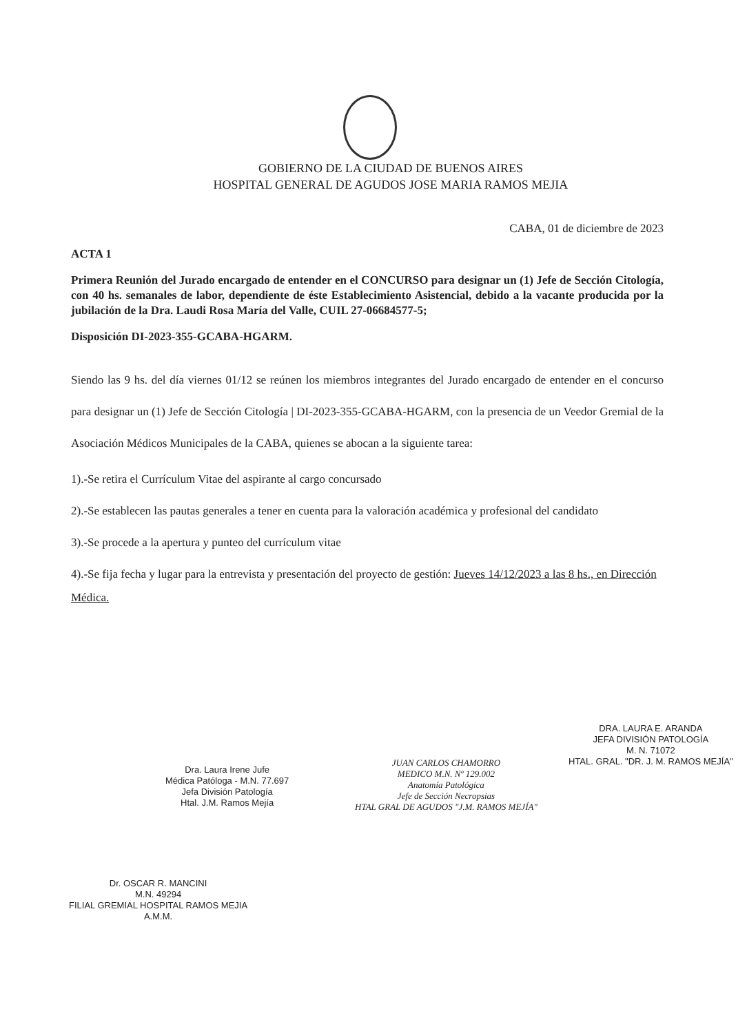GOBIERNO DE LA CIUDAD DE BUENOS AIRES
HOSPITAL GENERAL DE AGUDOS JOSE MARIA RAMOS MEJIA
CABA, 01 de diciembre de 2023
ACTA 1
Primera Reunión del Jurado encargado de entender en el CONCURSO para designar un (1) Jefe de Sección Citología, con 40 hs. semanales de labor, dependiente de éste Establecimiento Asistencial, debido a la vacante producida por la jubilación de la Dra. Laudi Rosa María del Valle, CUIL 27-06684577-5;
Disposición DI-2023-355-GCABA-HGARM.
Siendo las 9 hs. del día viernes 01/12 se reúnen los miembros integrantes del Jurado encargado de entender en el concurso para designar un (1) Jefe de Sección Citología | DI-2023-355-GCABA-HGARM, con la presencia de un Veedor Gremial de la Asociación Médicos Municipales de la CABA, quienes se abocan a la siguiente tarea:
1).-Se retira el Currículum Vitae del aspirante al cargo concursado
2).-Se establecen las pautas generales a tener en cuenta para la valoración académica y profesional del candidato
3).-Se procede a la apertura y punteo del currículum vitae
4).-Se fija fecha y lugar para la entrevista y presentación del proyecto de gestión: Jueves 14/12/2023 a las 8 hs., en Dirección Médica.
Dra. Laura Irene Jufe
Médica Patóloga - M.N. 77.697
Jefa División Patología
Htal. J.M. Ramos Mejía
JUAN CARLOS CHAMORRO
MEDICO M.N. Nº 129.002
Anatomía Patológica
Jefe de Sección Necropsias
HTAL GRAL DE AGUDOS "J.M. RAMOS MEJÍA"
DRA. LAURA E. ARANDA
JEFA DIVISIÓN PATOLOGÍA
M. N. 71072
HTAL. GRAL. "DR. J. M. RAMOS MEJÍA"
Dr. OSCAR R. MANCINI
M.N. 49294
FILIAL GREMIAL HOSPITAL RAMOS MEJIA
A.M.M.